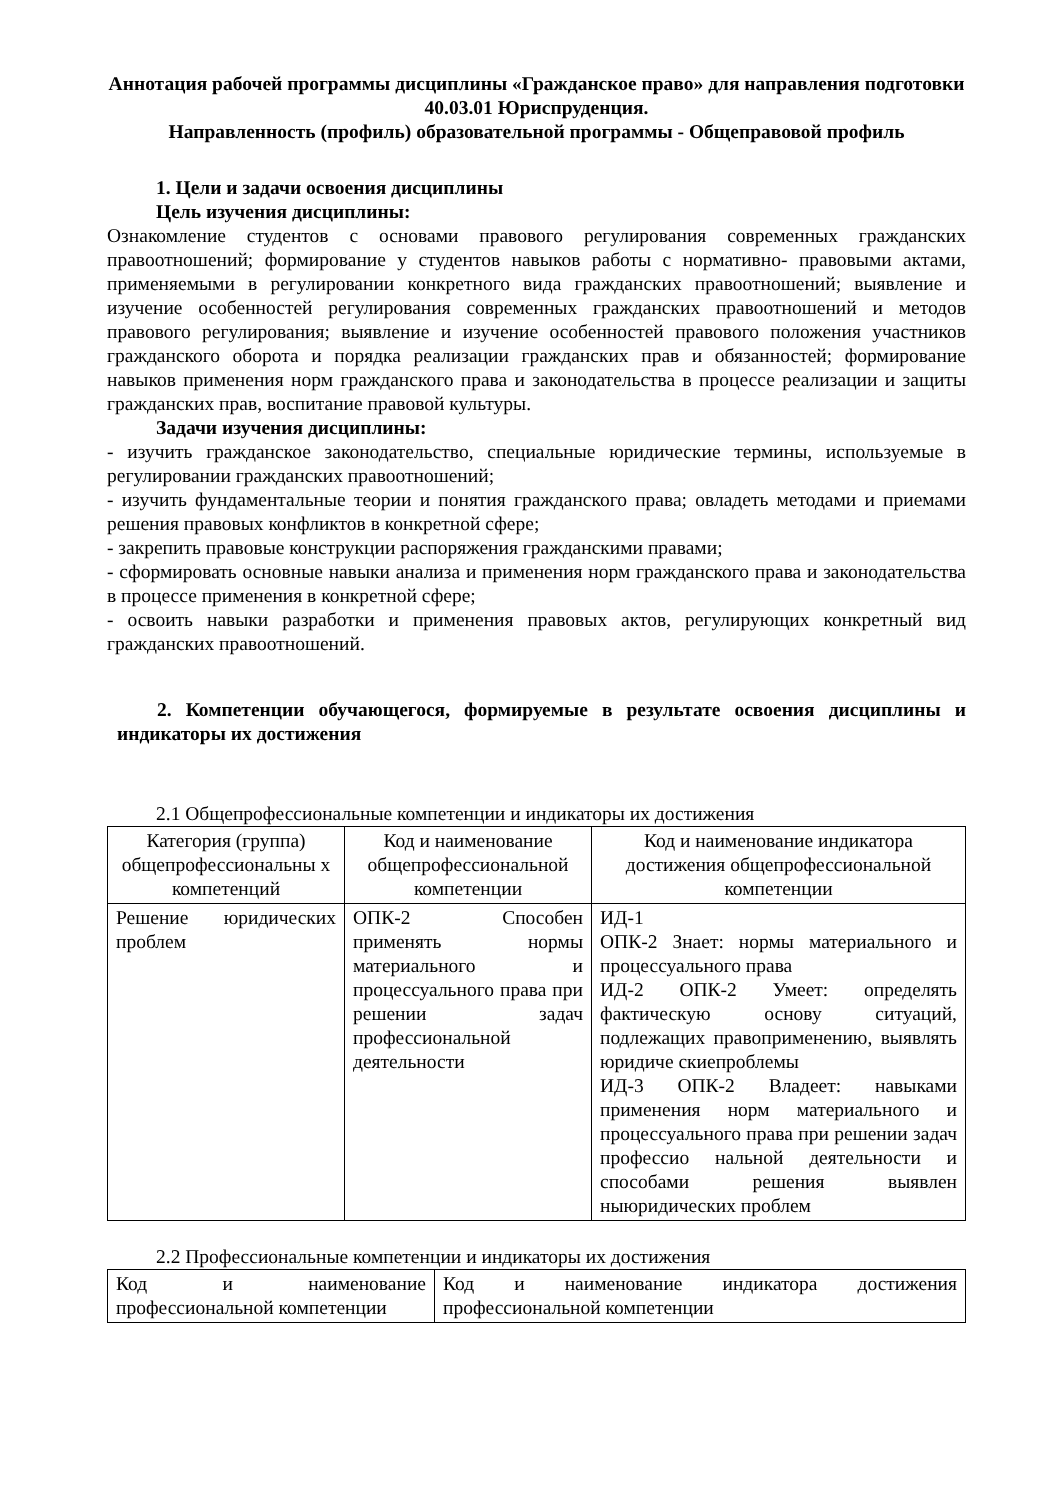Аннотация рабочей программы дисциплины «Гражданское право» для направления подготовки 40.03.01 Юриспруденция.
Направленность (профиль) образовательной программы - Общеправовой профиль
1. Цели и задачи освоения дисциплины
Цель изучения дисциплины:
Ознакомление студентов с основами правового регулирования современных гражданских правоотношений; формирование у студентов навыков работы с нормативно- правовыми актами, применяемыми в регулировании конкретного вида гражданских правоотношений; выявление и изучение особенностей регулирования современных гражданских правоотношений и методов правового регулирования; выявление и изучение особенностей правового положения участников гражданского оборота и порядка реализации гражданских прав и обязанностей; формирование навыков применения норм гражданского права и законодательства в процессе реализации и защиты гражданских прав, воспитание правовой культуры.
Задачи изучения дисциплины:
- изучить гражданское законодательство, специальные юридические термины, используемые в регулировании гражданских правоотношений;
- изучить фундаментальные теории и понятия гражданского права; овладеть методами и приемами решения правовых конфликтов в конкретной сфере;
- закрепить правовые конструкции распоряжения гражданскими правами;
- сформировать основные навыки анализа и применения норм гражданского права и законодательства в процессе применения в конкретной сфере;
- освоить навыки разработки и применения правовых актов, регулирующих конкретный вид гражданских правоотношений.
2. Компетенции обучающегося, формируемые в результате освоения дисциплины и индикаторы их достижения
2.1 Общепрофессиональные компетенции и индикаторы их достижения
| Категория (группа) общепрофессиональны х компетенций | Код и наименование общепрофессиональной компетенции | Код и наименование индикатора достижения общепрофессиональной компетенции |
| --- | --- | --- |
| Решение юридических проблем | ОПК-2 Способен применять нормы материального и процессуального права при решении задач профессиональной деятельности | ИД-1 ОПК-2 Знает: нормы материального и процессуального права ИД-2 ОПК-2 Умеет: определять фактическую основу ситуаций, подлежащих правоприменению, выявлять юридиче скиепроблемы ИД-3 ОПК-2 Владеет: навыками применения норм материального и процессуального права при решении задач профессио нальной деятельности и способами решения выявлен ныюридических проблем |
2.2 Профессиональные компетенции и индикаторы их достижения
| Код и наименование профессиональной компетенции | Код и наименование индикатора достижения профессиональной компетенции |